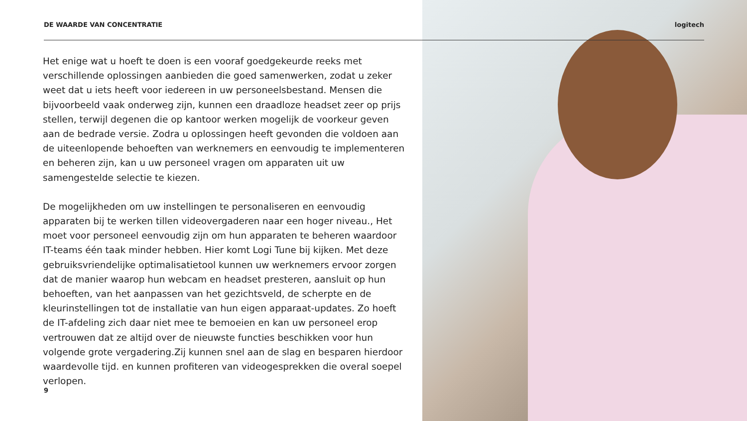DE WAARDE VAN CONCENTRATIE logitech
Het enige wat u hoeft te doen is een vooraf goedgekeurde reeks met verschillende oplossingen aanbieden die goed samenwerken, zodat u zeker weet dat u iets heeft voor iedereen in uw personeelsbestand. Mensen die bijvoorbeeld vaak onderweg zijn, kunnen een draadloze headset zeer op prijs stellen, terwijl degenen die op kantoor werken mogelijk de voorkeur geven aan de bedrade versie. Zodra u oplossingen heeft gevonden die voldoen aan de uiteenlopende behoeften van werknemers en eenvoudig te implementeren en beheren zijn, kan u uw personeel vragen om apparaten uit uw samengestelde selectie te kiezen.
De mogelijkheden om uw instellingen te personaliseren en eenvoudig apparaten bij te werken tillen videovergaderen naar een hoger niveau., Het moet voor personeel eenvoudig zijn om hun apparaten te beheren waardoor IT-teams één taak minder hebben. Hier komt Logi Tune bij kijken. Met deze gebruiksvriendelijke optimalisatietool kunnen uw werknemers ervoor zorgen dat de manier waarop hun webcam en headset presteren, aansluit op hun behoeften, van het aanpassen van het gezichtsveld, de scherpte en de kleurinstellingen tot de installatie van hun eigen apparaat-updates. Zo hoeft de IT-afdeling zich daar niet mee te bemoeien en kan uw personeel erop vertrouwen dat ze altijd over de nieuwste functies beschikken voor hun volgende grote vergadering.Zij kunnen snel aan de slag en besparen hierdoor waardevolle tijd. en kunnen profiteren van videogesprekken die overal soepel verlopen.
9